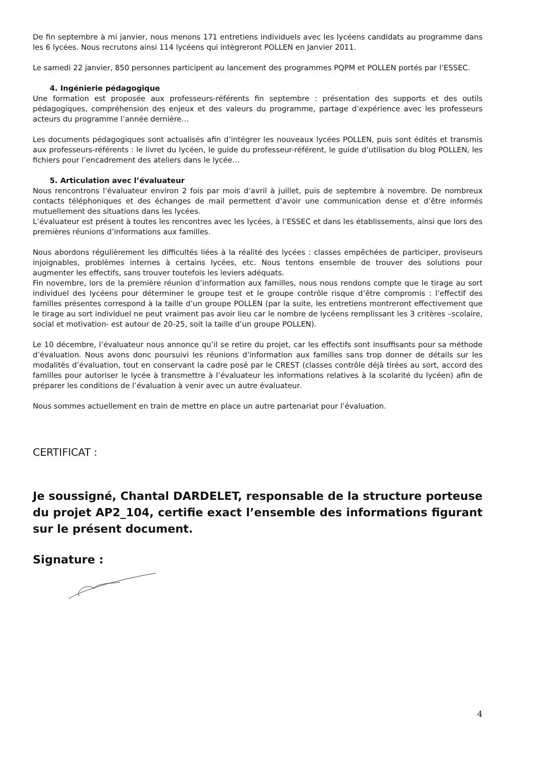De fin septembre à mi janvier, nous menons 171 entretiens individuels avec les lycéens candidats au programme dans les 6 lycées. Nous recrutons ainsi 114 lycéens qui intègreront POLLEN en Janvier 2011.
Le samedi 22 janvier, 850 personnes participent au lancement des programmes PQPM et POLLEN portés par l’ESSEC.
4. Ingénierie pédagogique
Une formation est proposée aux professeurs-référents fin septembre : présentation des supports et des outils pédagogiques, compréhension des enjeux et des valeurs du programme, partage d’expérience avec les professeurs acteurs du programme l’année dernière…
Les documents pédagogiques sont actualisés afin d’intégrer les nouveaux lycées POLLEN, puis sont édités et transmis aux professeurs-référents : le livret du lycéen, le guide du professeur-référent, le guide d’utilisation du blog POLLEN, les fichiers pour l’encadrement des ateliers dans le lycée…
5. Articulation avec l’évaluateur
Nous rencontrons l’évaluateur environ 2 fois par mois d’avril à juillet, puis de septembre à novembre. De nombreux contacts téléphoniques et des échanges de mail permettent d’avoir une communication dense et d’être informés mutuellement des situations dans les lycées.
L’évaluateur est présent à toutes les rencontres avec les lycées, à l’ESSEC et dans les établissements, ainsi que lors des premières réunions d’informations aux familles.
Nous abordons régulièrement les difficultés liées à la réalité des lycées : classes empêchées de participer, proviseurs injoignables, problèmes internes à certains lycées, etc. Nous tentons ensemble de trouver des solutions pour augmenter les effectifs, sans trouver toutefois les leviers adéquats.
Fin novembre, lors de la première réunion d’information aux familles, nous nous rendons compte que le tirage au sort individuel des lycéens pour déterminer le groupe test et le groupe contrôle risque d’être compromis : l’effectif des familles présentes correspond à la taille d’un groupe POLLEN (par la suite, les entretiens montreront effectivement que le tirage au sort individuel ne peut vraiment pas avoir lieu car le nombre de lycéens remplissant les 3 critères –scolaire, social et motivation- est autour de 20-25, soit la taille d’un groupe POLLEN).
Le 10 décembre, l’évaluateur nous annonce qu’il se retire du projet, car les effectifs sont insuffisants pour sa méthode d’évaluation. Nous avons donc poursuivi les réunions d’information aux familles sans trop donner de détails sur les modalités d’évaluation, tout en conservant la cadre posé par le CREST (classes contrôle déjà tirées au sort, accord des familles pour autoriser le lycée à transmettre à l’évaluateur les informations relatives à la scolarité du lycéen) afin de préparer les conditions de l’évaluation à venir avec un autre évaluateur.
Nous sommes actuellement en train de mettre en place un autre partenariat pour l’évaluation.
CERTIFICAT :
Je soussigné, Chantal DARDELET, responsable de la structure porteuse du projet AP2_104, certifie exact l’ensemble des informations figurant sur le présent document.
Signature :
4